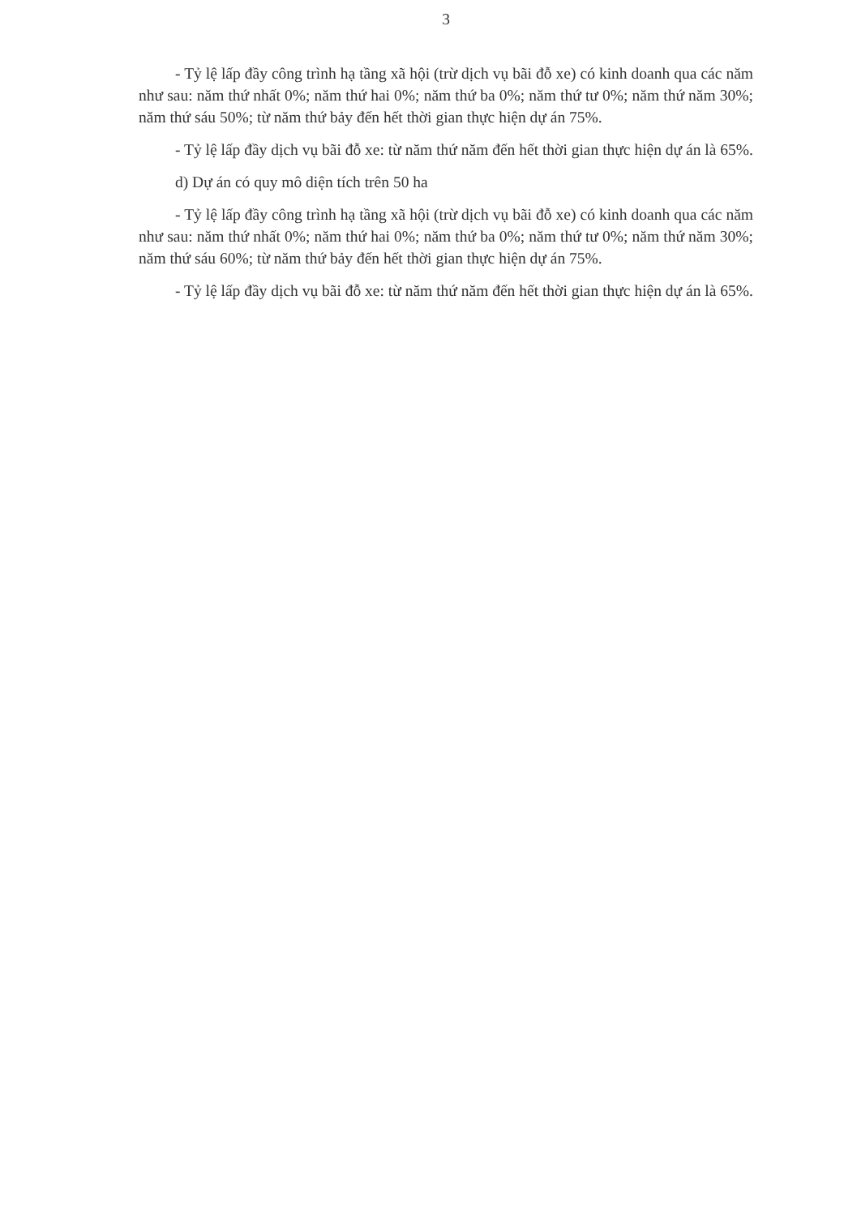3
- Tỷ lệ lấp đầy công trình hạ tầng xã hội (trừ dịch vụ bãi đỗ xe) có kinh doanh qua các năm như sau: năm thứ nhất 0%; năm thứ hai 0%; năm thứ ba 0%; năm thứ tư 0%; năm thứ năm 30%; năm thứ sáu 50%; từ năm thứ bảy đến hết thời gian thực hiện dự án 75%.
- Tỷ lệ lấp đầy dịch vụ bãi đỗ xe: từ năm thứ năm đến hết thời gian thực hiện dự án là 65%.
d) Dự án có quy mô diện tích trên 50 ha
- Tỷ lệ lấp đầy công trình hạ tầng xã hội (trừ dịch vụ bãi đỗ xe) có kinh doanh qua các năm như sau: năm thứ nhất 0%; năm thứ hai 0%; năm thứ ba 0%; năm thứ tư 0%; năm thứ năm 30%; năm thứ sáu 60%; từ năm thứ bảy đến hết thời gian thực hiện dự án 75%.
- Tỷ lệ lấp đầy dịch vụ bãi đỗ xe: từ năm thứ năm đến hết thời gian thực hiện dự án là 65%.